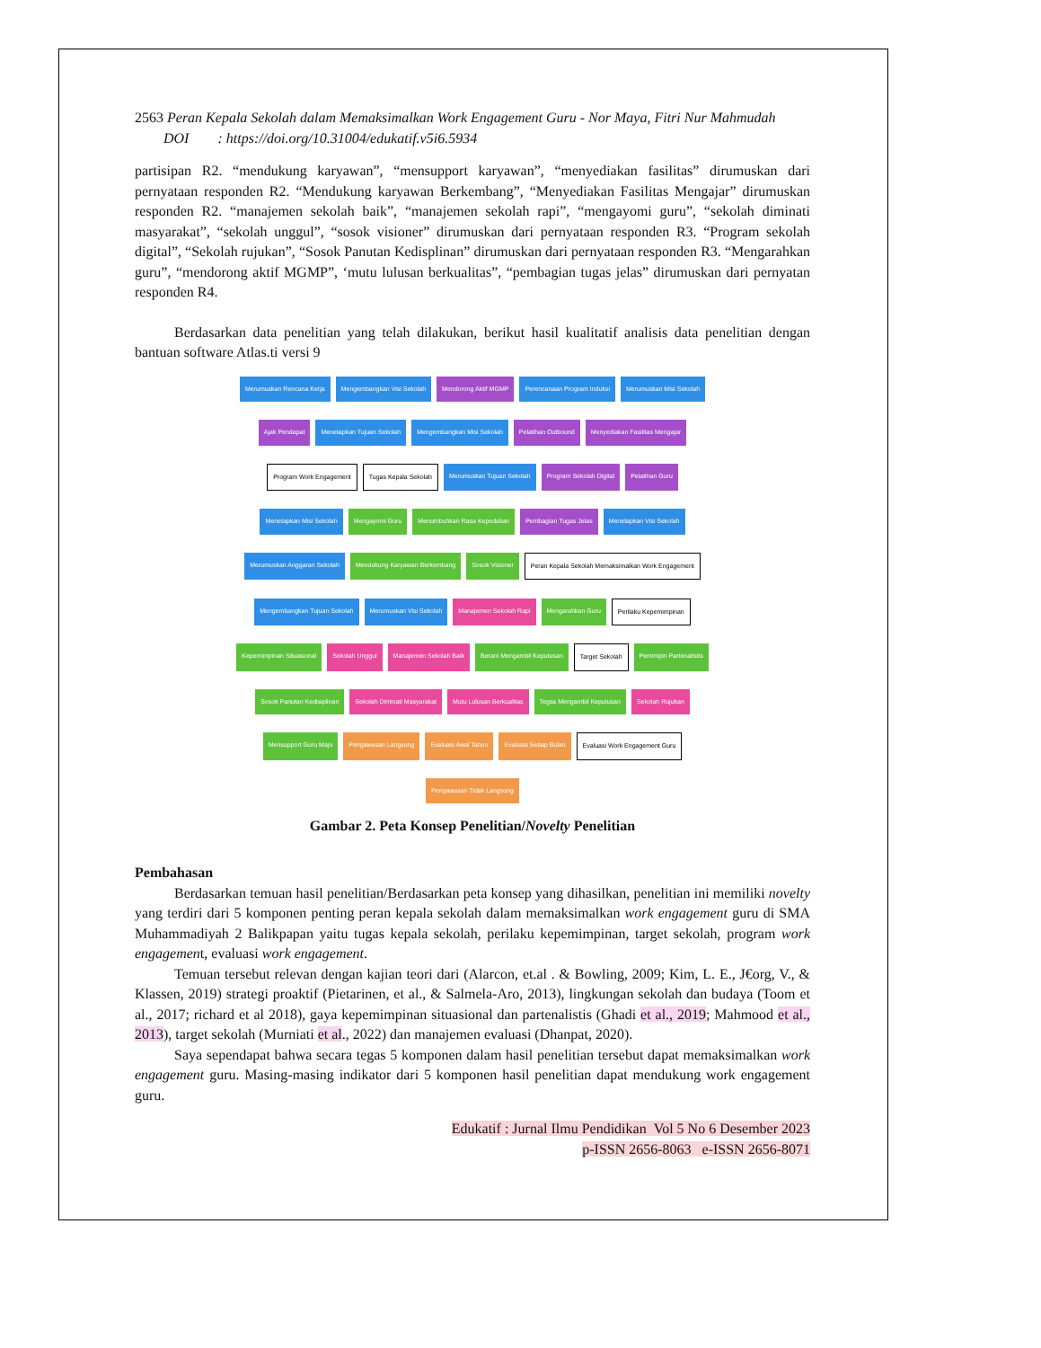2563 Peran Kepala Sekolah dalam Memaksimalkan Work Engagement Guru - Nor Maya, Fitri Nur Mahmudah
DOI : https://doi.org/10.31004/edukatif.v5i6.5934
partisipan R2. “mendukung karyawan”, “mensupport karyawan”, “menyediakan fasilitas” dirumuskan dari pernyataan responden R2. “Mendukung karyawan Berkembang”, “Menyediakan Fasilitas Mengajar” dirumuskan responden R2. “manajemen sekolah baik”, “manajemen sekolah rapi”, “mengayomi guru”, “sekolah diminati masyarakat”, “sekolah unggul”, “sosok visioner” dirumuskan dari pernyataan responden R3. “Program sekolah digital”, “Sekolah rujukan”, “Sosok Panutan Kedisplinan” dirumuskan dari pernyataan responden R3. “Mengarahkan guru”, “mendorong aktif MGMP”, ‘mutu lulusan berkualitas”, “pembagian tugas jelas” dirumuskan dari pernyatan responden R4.
Berdasarkan data penelitian yang telah dilakukan, berikut hasil kualitatif analisis data penelitian dengan bantuan software Atlas.ti versi 9
Merumuskan Rencana Kerja Mengembangkan Visi Sekolah Mendorong Aktif MGMP Perencanaan Program Induksi Merumuskan Misi Sekolah Ajak Pendapat Menetapkan Tujuan Sekolah Mengembangkan Misi Sekolah Pelatihan Outbound Menyediakan Fasilitas Mengajar Program Work Engagement Tugas Kepala Sekolah Merumuskan Tujuan Sekolah Program Sekolah Digital Pelatihan Guru Menetapkan Misi Sekolah Mengayomi Guru Menumbuhkan Rasa Kepedulian Pembagian Tugas Jelas Menetapkan Visi Sekolah Merumuskan Anggaran Sekolah Mendukung Karyawan Berkembang Sosok Visioner Peran Kepala Sekolah Memaksimalkan Work Engagement Mengembangkan Tujuan Sekolah Merumuskan Visi Sekolah Manajemen Sekolah Rapi Mengarahkan Guru Perilaku Kepemimpinan Kepemimpinan Situasional Sekolah Unggul Manajemen Sekolah Baik Berani Mengambil Keputusan Target Sekolah Pemimpin Partenalistis Sosok Panutan Kedisiplinan Sekolah Diminati Masyarakat Mutu Lulusan Berkualitas Tegas Mengambil Keputusan Sekolah Rujukan Mensupport Guru Maju Pengawasan Langsung Evaluasi Awal Tahun Evaluasi Setiap Bulan Evaluasi Work Engagement Guru Pengawasan Tidak Langsung
Gambar 2. Peta Konsep Penelitian/Novelty Penelitian
Pembahasan
Berdasarkan temuan hasil penelitian/Berdasarkan peta konsep yang dihasilkan, penelitian ini memiliki novelty yang terdiri dari 5 komponen penting peran kepala sekolah dalam memaksimalkan work engagement guru di SMA Muhammadiyah 2 Balikpapan yaitu tugas kepala sekolah, perilaku kepemimpinan, target sekolah, program work engagement, evaluasi work engagement.
Temuan tersebut relevan dengan kajian teori dari (Alarcon, et.al . & Bowling, 2009; Kim, L. E., J€org, V., & Klassen, 2019) strategi proaktif (Pietarinen, et al., & Salmela-Aro, 2013), lingkungan sekolah dan budaya (Toom et al., 2017; richard et al 2018), gaya kepemimpinan situasional dan partenalistis (Ghadi et al., 2019; Mahmood et al., 2013), target sekolah (Murniati et al., 2022) dan manajemen evaluasi (Dhanpat, 2020).
Saya sependapat bahwa secara tegas 5 komponen dalam hasil penelitian tersebut dapat memaksimalkan work engagement guru. Masing-masing indikator dari 5 komponen hasil penelitian dapat mendukung work engagement guru.
Edukatif : Jurnal Ilmu Pendidikan Vol 5 No 6 Desember 2023
p-ISSN 2656-8063 e-ISSN 2656-8071